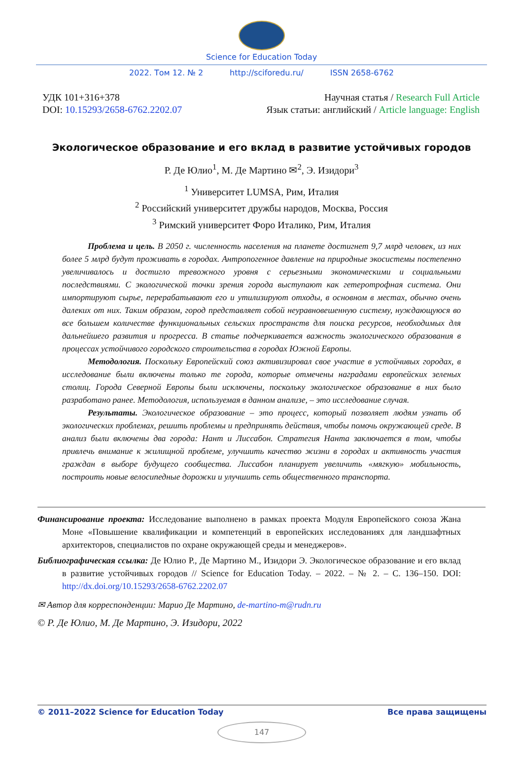Science for Education Today
2022. Том 12. № 2 http://sciforedu.ru/ ISSN 2658-6762
УДК 101+316+378
DOI: 10.15293/2658-6762.2202.07
Научная статья / Research Full Article
Язык статьи: английский / Article language: English
Экологическое образование и его вклад в развитие устойчивых городов
Р. Де Юлио<sup>1</sup>, М. Де Мартино ✉<sup>2</sup>, Э. Изидори<sup>3</sup>
<sup>1</sup> Университет LUMSA, Рим, Италия
<sup>2</sup> Российский университет дружбы народов, Москва, Россия
<sup>3</sup> Римский университет Форо Италико, Рим, Италия
Проблема и цель. В 2050 г. численность населения на планете достигнет 9,7 млрд человек, из них более 5 млрд будут проживать в городах. Антропогенное давление на природные экосистемы постепенно увеличивалось и достигло тревожного уровня с серьезными экономическими и социальными последствиями. С экологической точки зрения города выступают как гетеротрофная система. Они импортируют сырье, перерабатывают его и утилизируют отходы, в основном в местах, обычно очень далеких от них. Таким образом, город представляет собой неуравновешенную систему, нуждающуюся во все большем количестве функциональных сельских пространств для поиска ресурсов, необходимых для дальнейшего развития и прогресса. В статье подчеркивается важность экологического образования в процессах устойчивого городского строительства в городах Южной Европы.
Методология. Поскольку Европейский союз активизировал свое участие в устойчивых городах, в исследование были включены только те города, которые отмечены наградами европейских зеленых столиц. Города Северной Европы были исключены, поскольку экологическое образование в них было разработано ранее. Методология, используемая в данном анализе, – это исследование случая.
Результаты. Экологическое образование – это процесс, который позволяет людям узнать об экологических проблемах, решить проблемы и предпринять действия, чтобы помочь окружающей среде. В анализ были включены два города: Нант и Лиссабон. Стратегия Нанта заключается в том, чтобы привлечь внимание к жилищной проблеме, улучшить качество жизни в городах и активность участия граждан в выборе будущего сообщества. Лиссабон планирует увеличить «мягкую» мобильность, построить новые велосипедные дорожки и улучшить сеть общественного транспорта.
Финансирование проекта: Исследование выполнено в рамках проекта Модуля Европейского союза Жана Моне «Повышение квалификации и компетенций в европейских исследованиях для ландшафтных архитекторов, специалистов по охране окружающей среды и менеджеров».
Библиографическая ссылка: Де Юлио Р., Де Мартино М., Изидори Э. Экологическое образование и его вклад в развитие устойчивых городов // Science for Education Today. – 2022. – № 2. – С. 136–150. DOI: http://dx.doi.org/10.15293/2658-6762.2202.07
✉ Автор для корреспонденции: Марио Де Мартино, de-martino-m@rudn.ru
© Р. Де Юлио, М. Де Мартино, Э. Изидори, 2022
© 2011–2022 Science for Education Today Все права защищены
147